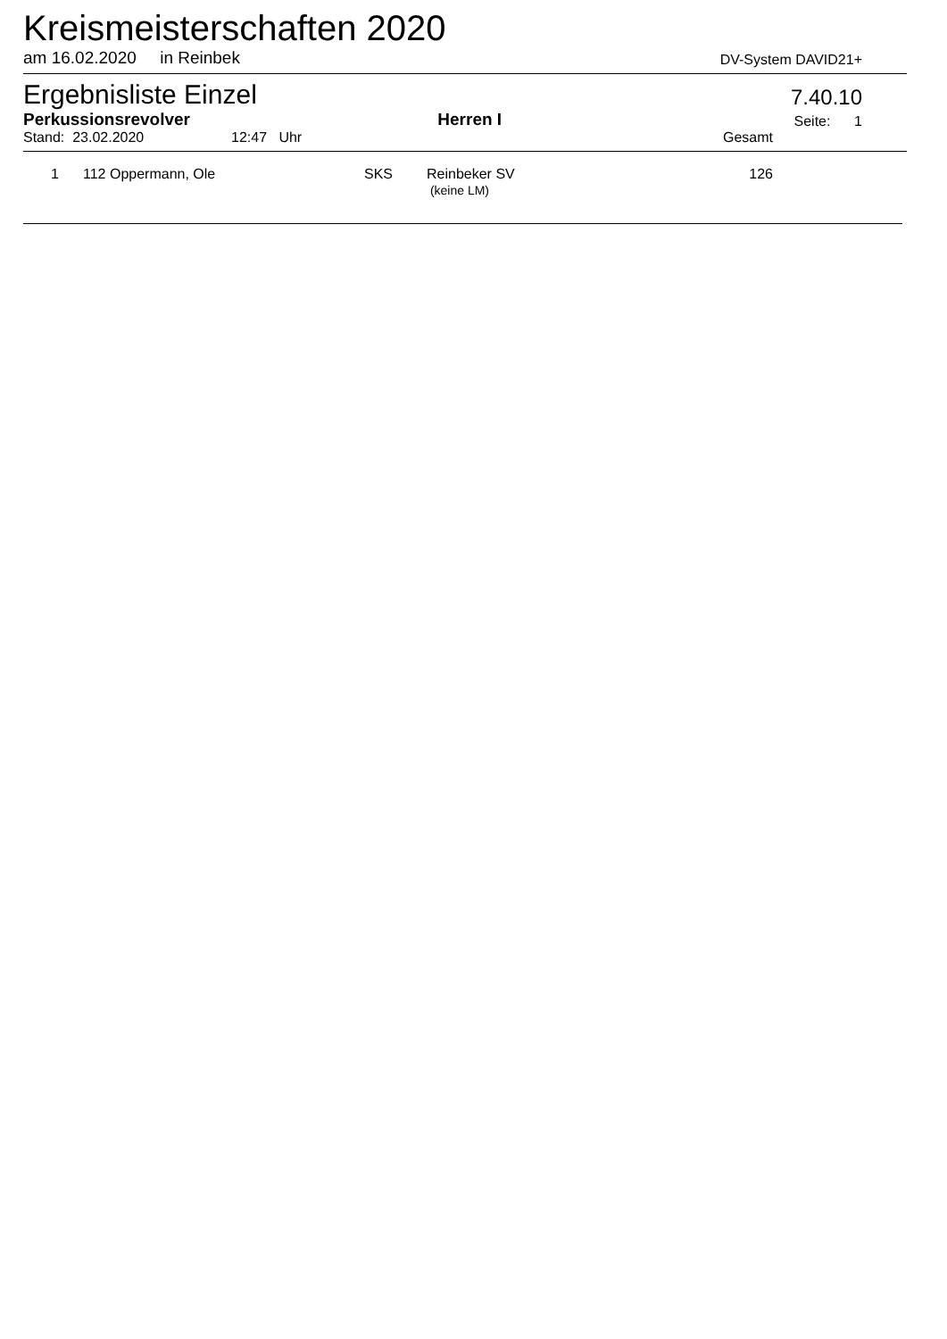Kreismeisterschaften 2020
am 16.02.2020 in Reinbek
DV-System DAVID21+
Ergebnisliste Einzel
7.40.10
Perkussionsrevolver Herren I Seite: 1
Stand: 23.02.2020 12:47 Uhr Gesamt
| 1 | 112 Oppermann, Ole | SKS | Reinbeker SV (keine LM) | 126 |